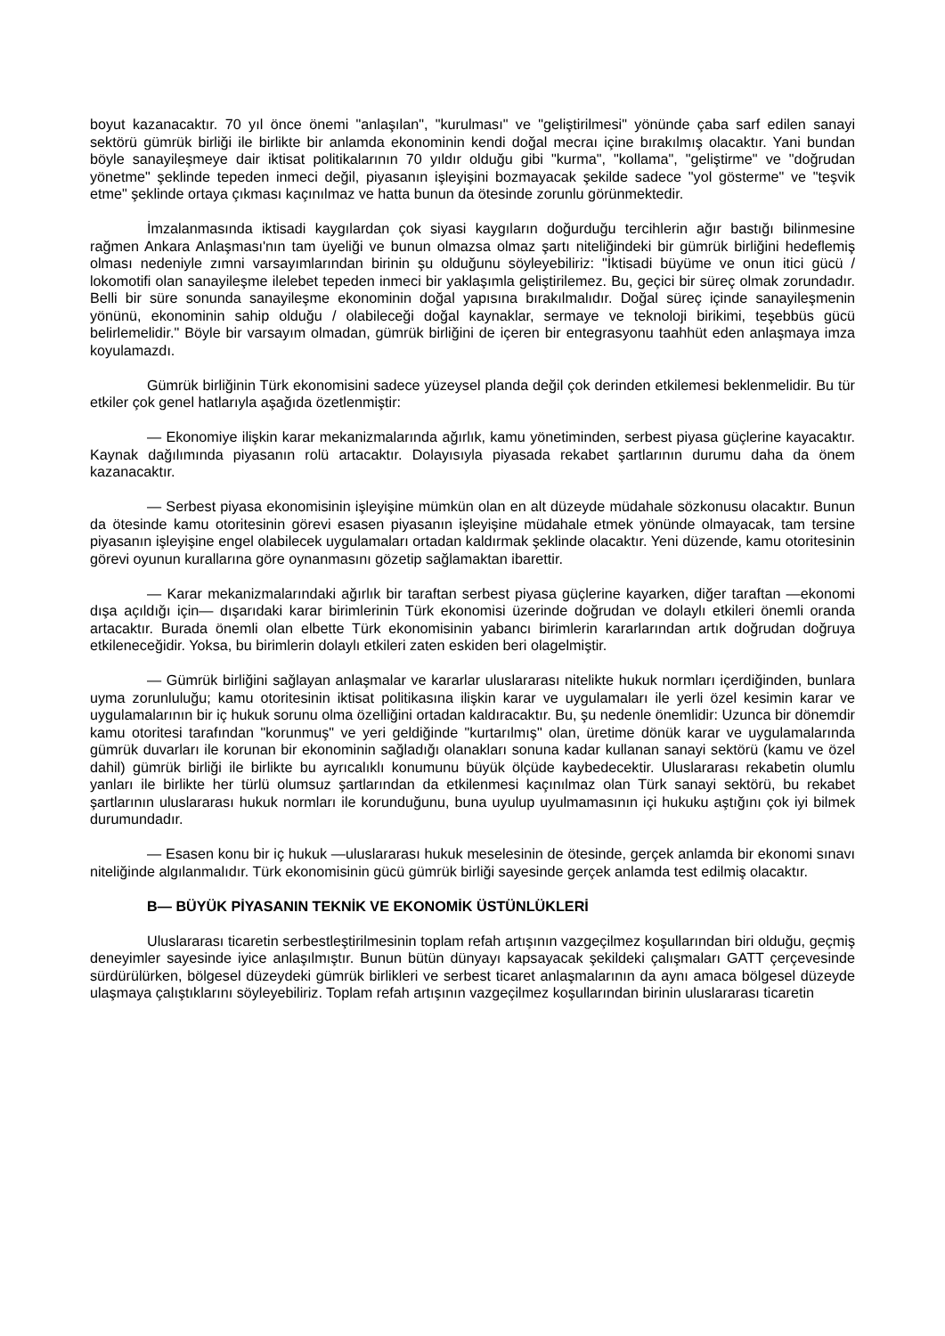boyut kazanacaktır. 70 yıl önce önemi "anlaşılan", "kurulması" ve "geliştirilmesi" yönünde çaba sarf edilen sanayi sektörü gümrük birliği ile birlikte bir anlamda ekonominin kendi doğal mecraı içine bırakılmış olacaktır. Yani bundan böyle sanayileşmeye dair iktisat politikalarının 70 yıldır olduğu gibi "kurma", "kollama", "geliştirme" ve "doğrudan yönetme" şeklinde tepeden inmeci değil, piyasanın işleyişini bozmayacak şekilde sadece "yol gösterme" ve "teşvik etme" şeklinde ortaya çıkması kaçınılmaz ve hatta bunun da ötesinde zorunlu görünmektedir.
İmzalanmasında iktisadi kaygılardan çok siyasi kaygıların doğurduğu tercihlerin ağır bastığı bilinmesine rağmen Ankara Anlaşması'nın tam üyeliği ve bunun olmazsa olmaz şartı niteliğindeki bir gümrük birliğini hedeflemiş olması nedeniyle zımni varsayımlarından birinin şu olduğunu söyleyebiliriz: "İktisadi büyüme ve onun itici gücü / lokomotifi olan sanayileşme ilelebet tepeden inmeci bir yaklaşımla geliştirilemez. Bu, geçici bir süreç olmak zorundadır. Belli bir süre sonunda sanayileşme ekonominin doğal yapısına bırakılmalıdır. Doğal süreç içinde sanayileşmenin yönünü, ekonominin sahip olduğu / olabileceği doğal kaynaklar, sermaye ve teknoloji birikimi, teşebbüs gücü belirlemelidir." Böyle bir varsayım olmadan, gümrük birliğini de içeren bir entegrasyonu taahhüt eden anlaşmaya imza koyulamazdı.
Gümrük birliğinin Türk ekonomisini sadece yüzeysel planda değil çok derinden etkilemesi beklenmelidir. Bu tür etkiler çok genel hatlarıyla aşağıda özetlenmiştir:
— Ekonomiye ilişkin karar mekanizmalarında ağırlık, kamu yönetiminden, serbest piyasa güçlerine kayacaktır. Kaynak dağılımında piyasanın rolü artacaktır. Dolayısıyla piyasada rekabet şartlarının durumu daha da önem kazanacaktır.
— Serbest piyasa ekonomisinin işleyişine mümkün olan en alt düzeyde müdahale sözkonusu olacaktır. Bunun da ötesinde kamu otoritesinin görevi esasen piyasanın işleyişine müdahale etmek yönünde olmayacak, tam tersine piyasanın işleyişine engel olabilecek uygulamaları ortadan kaldırmak şeklinde olacaktır. Yeni düzende, kamu otoritesinin görevi oyunun kurallarına göre oynanmasını gözetip sağlamaktan ibarettir.
— Karar mekanizmalarındaki ağırlık bir taraftan serbest piyasa güçlerine kayarken, diğer taraftan —ekonomi dışa açıldığı için— dışarıdaki karar birimlerinin Türk ekonomisi üzerinde doğrudan ve dolaylı etkileri önemli oranda artacaktır. Burada önemli olan elbette Türk ekonomisinin yabancı birimlerin kararlarından artık doğrudan doğruya etkileneceğidir. Yoksa, bu birimlerin dolaylı etkileri zaten eskiden beri olagelmiştir.
— Gümrük birliğini sağlayan anlaşmalar ve kararlar uluslararası nitelikte hukuk normları içerdiğinden, bunlara uyma zorunluluğu; kamu otoritesinin iktisat politikasına ilişkin karar ve uygulamaları ile yerli özel kesimin karar ve uygulamalarının bir iç hukuk sorunu olma özelliğini ortadan kaldıracaktır. Bu, şu nedenle önemlidir: Uzunca bir dönemdir kamu otoritesi tarafından "korunmuş" ve yeri geldiğinde "kurtarılmış" olan, üretime dönük karar ve uygulamalarında gümrük duvarları ile korunan bir ekonominin sağladığı olanakları sonuna kadar kullanan sanayi sektörü (kamu ve özel dahil) gümrük birliği ile birlikte bu ayrıcalıklı konumunu büyük ölçüde kaybedecektir. Uluslararası rekabetin olumlu yanları ile birlikte her türlü olumsuz şartlarından da etkilenmesi kaçınılmaz olan Türk sanayi sektörü, bu rekabet şartlarının uluslararası hukuk normları ile korunduğunu, buna uyulup uyulmamasının içi hukuku aştığını çok iyi bilmek durumundadır.
— Esasen konu bir iç hukuk —uluslararası hukuk meselesinin de ötesinde, gerçek anlamda bir ekonomi sınavı niteliğinde algılanmalıdır. Türk ekonomisinin gücü gümrük birliği sayesinde gerçek anlamda test edilmiş olacaktır.
B— BÜYÜK PİYASANIN TEKNİK VE EKONOMİK ÜSTÜNLÜKLERİ
Uluslararası ticaretin serbestleştirilmesinin toplam refah artışının vazgeçilmez koşullarından biri olduğu, geçmiş deneyimler sayesinde iyice anlaşılmıştır. Bunun bütün dünyayı kapsayacak şekildeki çalışmaları GATT çerçevesinde sürdürülürken, bölgesel düzeydeki gümrük birlikleri ve serbest ticaret anlaşmalarının da aynı amaca bölgesel düzeyde ulaşmaya çalıştıklarını söyleyebiliriz. Toplam refah artışının vazgeçilmez koşullarından birinin uluslararası ticaretin